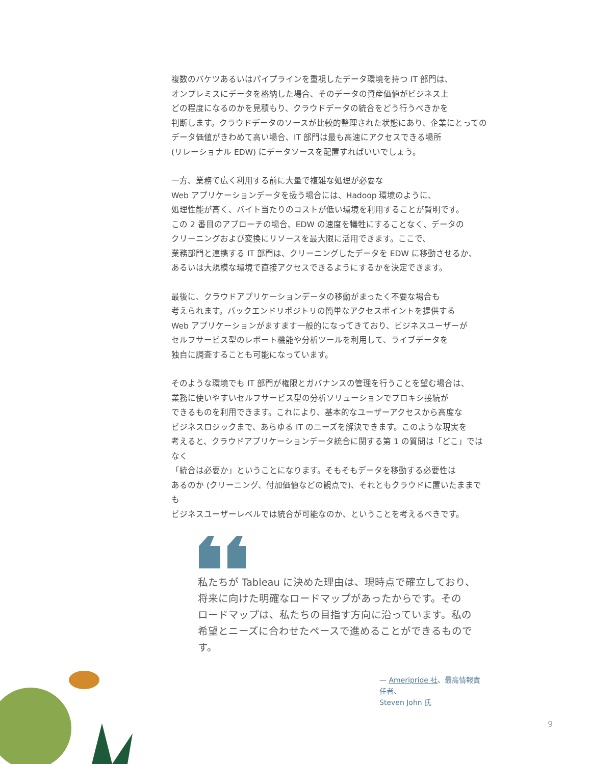複数のバケツあるいはパイプラインを重視したデータ環境を持つ IT 部門は、
オンプレミスにデータを格納した場合、そのデータの資産価値がビジネス上
どの程度になるのかを見積もり、クラウドデータの統合をどう行うべきかを
判断します。クラウドデータのソースが比較的整理された状態にあり、企業にとっての
データ価値がきわめて高い場合、IT 部門は最も高速にアクセスできる場所
(リレーショナル EDW) にデータソースを配置すればいいでしょう。
一方、業務で広く利用する前に大量で複雑な処理が必要な
Web アプリケーションデータを扱う場合には、Hadoop 環境のように、
処理性能が高く、バイト当たりのコストが低い環境を利用することが賢明です。
この 2 番目のアプローチの場合、EDW の速度を犠牲にすることなく、データの
クリーニングおよび変換にリソースを最大限に活用できます。ここで、
業務部門と連携する IT 部門は、クリーニングしたデータを EDW に移動させるか、
あるいは大規模な環境で直接アクセスできるようにするかを決定できます。
最後に、クラウドアプリケーションデータの移動がまったく不要な場合も
考えられます。バックエンドリポジトリの簡単なアクセスポイントを提供する
Web アプリケーションがますます一般的になってきており、ビジネスユーザーが
セルフサービス型のレポート機能や分析ツールを利用して、ライブデータを
独自に調査することも可能になっています。
そのような環境でも IT 部門が権限とガバナンスの管理を行うことを望む場合は、
業務に使いやすいセルフサービス型の分析ソリューションでプロキシ接続が
できるものを利用できます。これにより、基本的なユーザーアクセスから高度な
ビジネスロジックまで、あらゆる IT のニーズを解決できます。このような現実を
考えると、クラウドアプリケーションデータ統合に関する第 1 の質問は「どこ」ではなく
「統合は必要か」ということになります。そもそもデータを移動する必要性は
あるのか (クリーニング、付加価値などの観点で)、それともクラウドに置いたままでも
ビジネスユーザーレベルでは統合が可能なのか、ということを考えるべきです。
私たちが Tableau に決めた理由は、現時点で確立しており、
将来に向けた明確なロードマップがあったからです。その
ロードマップは、私たちの目指す方向に沿っています。私の
希望とニーズに合わせたペースで進めることができるものです。
— Ameripride 社、最高情報責任者、
Steven John 氏
9